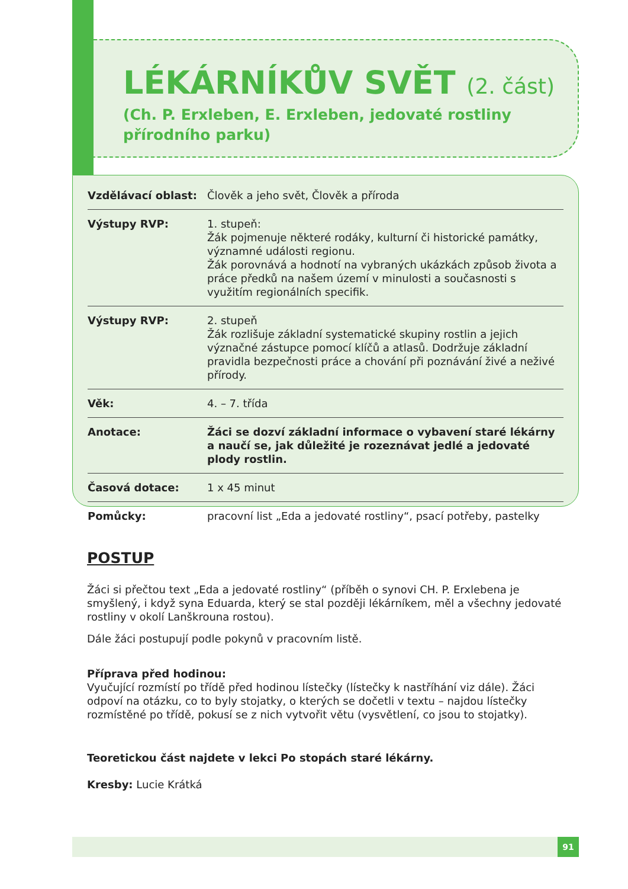LÉKÁRNÍKŮV SVĚT (2. část)
(Ch. P. Erxleben, E. Erxleben, jedovaté rostliny
přírodního parku)
| Vzdělávací oblast: | Člověk a jeho svět, Člověk a příroda |
| Výstupy RVP: | 1. stupeň: Žák pojmenuje některé rodáky, kulturní či historické památky, významné události regionu. Žák porovnává a hodnotí na vybraných ukázkách způsob života a práce předků na našem území v minulosti a současnosti s využitím regionálních specifik. |
| Výstupy RVP: | 2. stupeň Žák rozlišuje základní systematické skupiny rostlin a jejich význačné zástupce pomocí klíčů a atlasů. Dodržuje základní pravidla bezpečnosti práce a chování při poznávání živé a neživé přírody. |
| Věk: | 4. – 7. třída |
| Anotace: | Žáci se dozví základní informace o vybavení staré lékárny a naučí se, jak důležité je rozeznávat jedlé a jedovaté plody rostlin. |
| Časová dotace: | 1 x 45 minut |
| Pomůcky: | pracovní list „Eda a jedovaté rostliny“, psací potřeby, pastelky |
POSTUP
Žáci si přečtou text „Eda a jedovaté rostliny“ (příběh o synovi CH. P. Erxlebena je smyšlený, i když syna Eduarda, který se stal později lékárníkem, měl a všechny jedovaté rostliny v okolí Lanškrouna rostou).
Dále žáci postupují podle pokynů v pracovním listě.
Příprava před hodinou:
Vyučující rozmístí po třídě před hodinou lístečky (lístečky k nastříhání viz dále). Žáci odpoví na otázku, co to byly stojatky, o kterých se dočetli v textu – najdou lístečky rozmístěné po třídě, pokusí se z nich vytvořit větu (vysvětlení, co jsou to stojatky).
Teoretickou část najdete v lekci Po stopách staré lékárny.
Kresby: Lucie Krátká
91